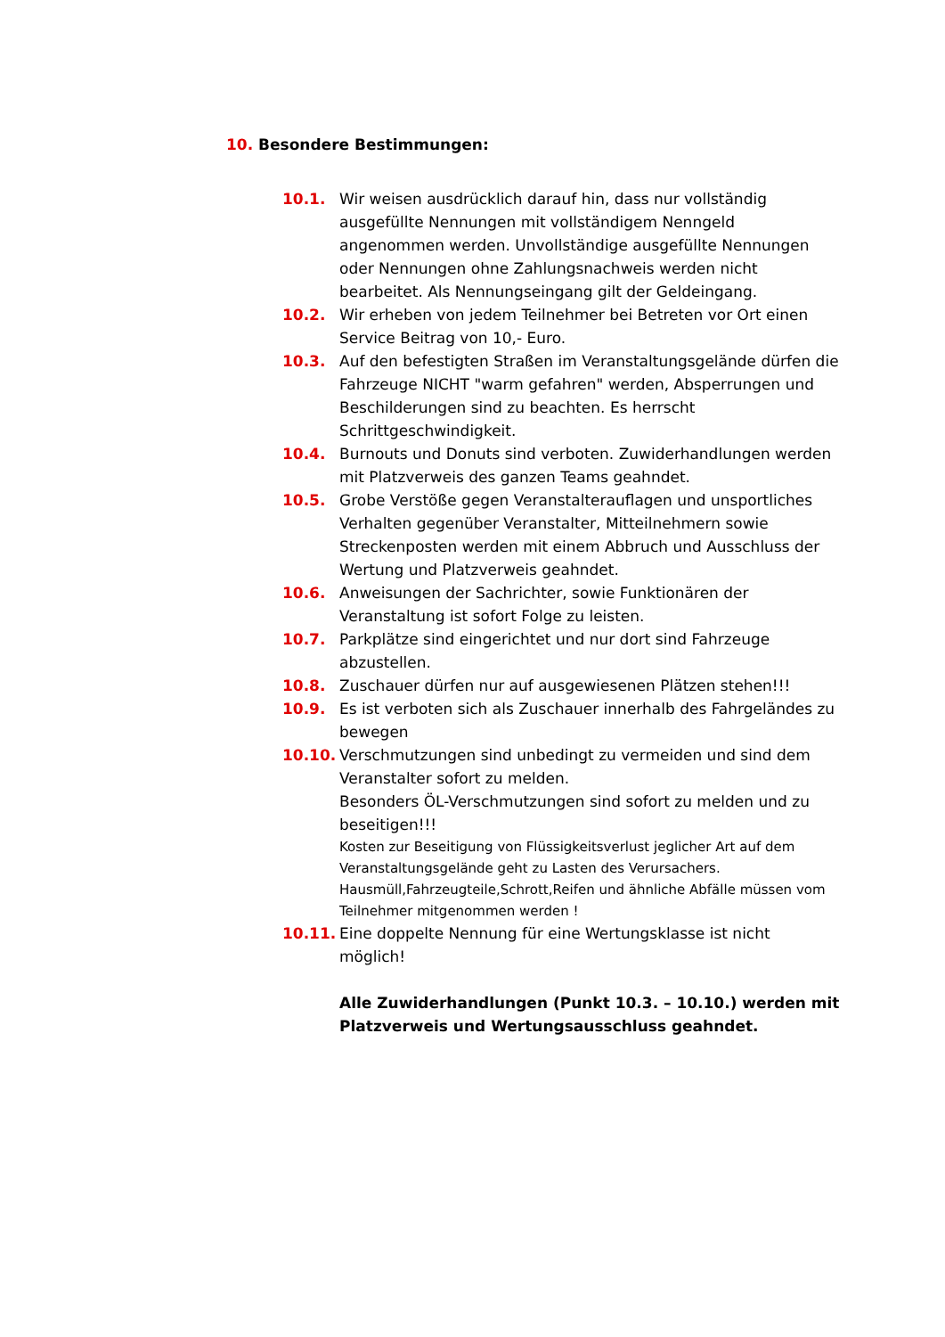10. Besondere Bestimmungen:
10.1. Wir weisen ausdrücklich darauf hin, dass nur vollständig ausgefüllte Nennungen mit vollständigem Nenngeld angenommen werden. Unvollständige ausgefüllte Nennungen oder Nennungen ohne Zahlungsnachweis werden nicht bearbeitet. Als Nennungseingang gilt der Geldeingang.
10.2. Wir erheben von jedem Teilnehmer bei Betreten vor Ort einen Service Beitrag von 10,- Euro.
10.3. Auf den befestigten Straßen im Veranstaltungsgelände dürfen die Fahrzeuge NICHT "warm gefahren" werden, Absperrungen und Beschilderungen sind zu beachten. Es herrscht Schrittgeschwindigkeit.
10.4. Burnouts und Donuts sind verboten. Zuwiderhandlungen werden mit Platzverweis des ganzen Teams geahndet.
10.5. Grobe Verstöße gegen Veranstalterauflagen und unsportliches Verhalten gegenüber Veranstalter, Mitteilnehmern sowie Streckenposten werden mit einem Abbruch und Ausschluss der Wertung und Platzverweis geahndet.
10.6. Anweisungen der Sachrichter, sowie Funktionären der Veranstaltung ist sofort Folge zu leisten.
10.7. Parkplätze sind eingerichtet und nur dort sind Fahrzeuge abzustellen.
10.8. Zuschauer dürfen nur auf ausgewiesenen Plätzen stehen!!!
10.9. Es ist verboten sich als Zuschauer innerhalb des Fahrgeländes zu bewegen
10.10. Verschmutzungen sind unbedingt zu vermeiden und sind dem Veranstalter sofort zu melden.
Besonders ÖL-Verschmutzungen sind sofort zu melden und zu beseitigen!!!
Kosten zur Beseitigung von Flüssigkeitsverlust jeglicher Art auf dem Veranstaltungsgelände geht zu Lasten des Verursachers.
Hausmüll,Fahrzeugteile,Schrott,Reifen und ähnliche Abfälle müssen vom Teilnehmer mitgenommen werden !
10.11. Eine doppelte Nennung für eine Wertungsklasse ist nicht möglich!
Alle Zuwiderhandlungen (Punkt 10.3. – 10.10.) werden mit Platzverweis und Wertungsausschluss geahndet.